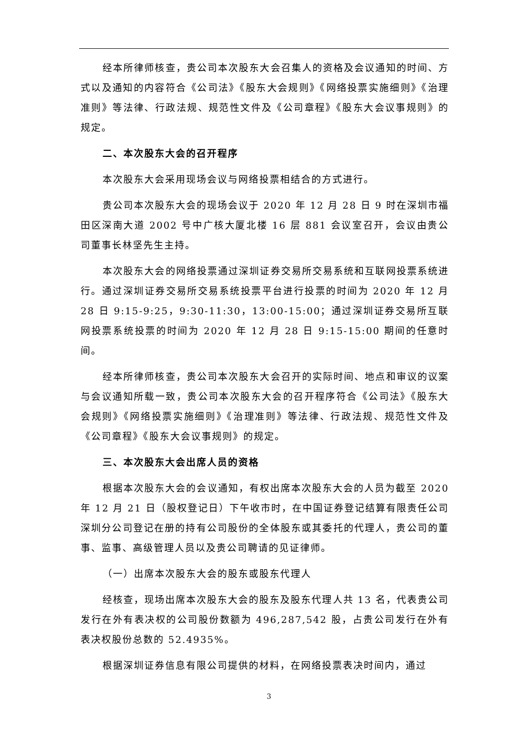经本所律师核查，贵公司本次股东大会召集人的资格及会议通知的时间、方式以及通知的内容符合《公司法》《股东大会规则》《网络投票实施细则》《治理准则》等法律、行政法规、规范性文件及《公司章程》《股东大会议事规则》的规定。
二、本次股东大会的召开程序
本次股东大会采用现场会议与网络投票相结合的方式进行。
贵公司本次股东大会的现场会议于 2020 年 12 月 28 日 9 时在深圳市福田区深南大道 2002 号中广核大厦北楼 16 层 881 会议室召开，会议由贵公司董事长林坚先生主持。
本次股东大会的网络投票通过深圳证券交易所交易系统和互联网投票系统进行。通过深圳证券交易所交易系统投票平台进行投票的时间为 2020 年 12 月 28 日 9:15-9:25，9:30-11:30，13:00-15:00；通过深圳证券交易所互联网投票系统投票的时间为 2020 年 12 月 28 日 9:15-15:00 期间的任意时间。
经本所律师核查，贵公司本次股东大会召开的实际时间、地点和审议的议案与会议通知所载一致，贵公司本次股东大会的召开程序符合《公司法》《股东大会规则》《网络投票实施细则》《治理准则》等法律、行政法规、规范性文件及《公司章程》《股东大会议事规则》的规定。
三、本次股东大会出席人员的资格
根据本次股东大会的会议通知，有权出席本次股东大会的人员为截至 2020 年 12 月 21 日（股权登记日）下午收市时，在中国证券登记结算有限责任公司深圳分公司登记在册的持有公司股份的全体股东或其委托的代理人，贵公司的董事、监事、高级管理人员以及贵公司聘请的见证律师。
（一）出席本次股东大会的股东或股东代理人
经核查，现场出席本次股东大会的股东及股东代理人共 13 名，代表贵公司发行在外有表决权的公司股份数额为 496,287,542 股，占贵公司发行在外有表决权股份总数的 52.4935%。
根据深圳证券信息有限公司提供的材料，在网络投票表决时间内，通过
3